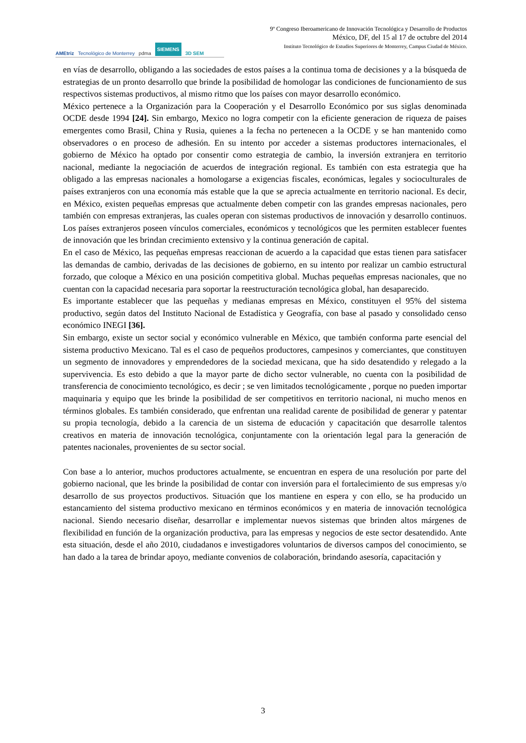AMEtriz Tecnológico de Monterrey pdma SIEMENS 3D SEM
9º Congreso Iberoamericano de Innovación Tecnológica y Desarrollo de Productos
México, DF, del 15 al 17 de octubre del 2014
Instituto Tecnológico de Estudios Superiores de Monterrey, Campus Ciudad de México.
en vías de desarrollo, obligando a las sociedades de estos países a la continua toma de decisiones y a la búsqueda de estrategias de un pronto desarrollo que brinde la posibilidad de homologar las condiciones de funcionamiento de sus respectivos sistemas productivos, al mismo ritmo que los países con mayor desarrollo económico.
México pertenece a la Organización para la Cooperación y el Desarrollo Económico por sus siglas denominada OCDE desde 1994 [24]. Sin embargo, Mexico no logra competir con la eficiente generacion de riqueza de paises emergentes como Brasil, China y Rusia, quienes a la fecha no pertenecen a la OCDE y se han mantenido como observadores o en proceso de adhesión. En su intento por acceder a sistemas productores internacionales, el gobierno de México ha optado por consentir como estrategia de cambio, la inversión extranjera en territorio nacional, mediante la negociación de acuerdos de integración regional. Es también con esta estrategia que ha obligado a las empresas nacionales a homologarse a exigencias fiscales, económicas, legales y socioculturales de países extranjeros con una economía más estable que la que se aprecia actualmente en territorio nacional. Es decir, en México, existen pequeñas empresas que actualmente deben competir con las grandes empresas nacionales, pero también con empresas extranjeras, las cuales operan con sistemas productivos de innovación y desarrollo continuos. Los países extranjeros poseen vínculos comerciales, económicos y tecnológicos que les permiten establecer fuentes de innovación que les brindan crecimiento extensivo y la continua generación de capital.
En el caso de México, las pequeñas empresas reaccionan de acuerdo a la capacidad que estas tienen para satisfacer las demandas de cambio, derivadas de las decisiones de gobierno, en su intento por realizar un cambio estructural forzado, que coloque a México en una posición competitiva global. Muchas pequeñas empresas nacionales, que no cuentan con la capacidad necesaria para soportar la reestructuración tecnológica global, han desaparecido.
Es importante establecer que las pequeñas y medianas empresas en México, constituyen el 95% del sistema productivo, según datos del Instituto Nacional de Estadística y Geografía, con base al pasado y consolidado censo económico INEGI [36].
Sin embargo, existe un sector social y económico vulnerable en México, que también conforma parte esencial del sistema productivo Mexicano. Tal es el caso de pequeños productores, campesinos y comerciantes, que constituyen un segmento de innovadores y emprendedores de la sociedad mexicana, que ha sido desatendido y relegado a la supervivencia. Es esto debido a que la mayor parte de dicho sector vulnerable, no cuenta con la posibilidad de transferencia de conocimiento tecnológico, es decir ; se ven limitados tecnológicamente , porque no pueden importar maquinaria y equipo que les brinde la posibilidad de ser competitivos en territorio nacional, ni mucho menos en términos globales. Es también considerado, que enfrentan una realidad carente de posibilidad de generar y patentar su propia tecnología, debido a la carencia de un sistema de educación y capacitación que desarrolle talentos creativos en materia de innovación tecnológica, conjuntamente con la orientación legal para la generación de patentes nacionales, provenientes de su sector social.
Con base a lo anterior, muchos productores actualmente, se encuentran en espera de una resolución por parte del gobierno nacional, que les brinde la posibilidad de contar con inversión para el fortalecimiento de sus empresas y/o desarrollo de sus proyectos productivos. Situación que los mantiene en espera y con ello, se ha producido un estancamiento del sistema productivo mexicano en términos económicos y en materia de innovación tecnológica nacional. Siendo necesario diseñar, desarrollar e implementar nuevos sistemas que brinden altos márgenes de flexibilidad en función de la organización productiva, para las empresas y negocios de este sector desatendido. Ante esta situación, desde el año 2010, ciudadanos e investigadores voluntarios de diversos campos del conocimiento, se han dado a la tarea de brindar apoyo, mediante convenios de colaboración, brindando asesoría, capacitación y
3